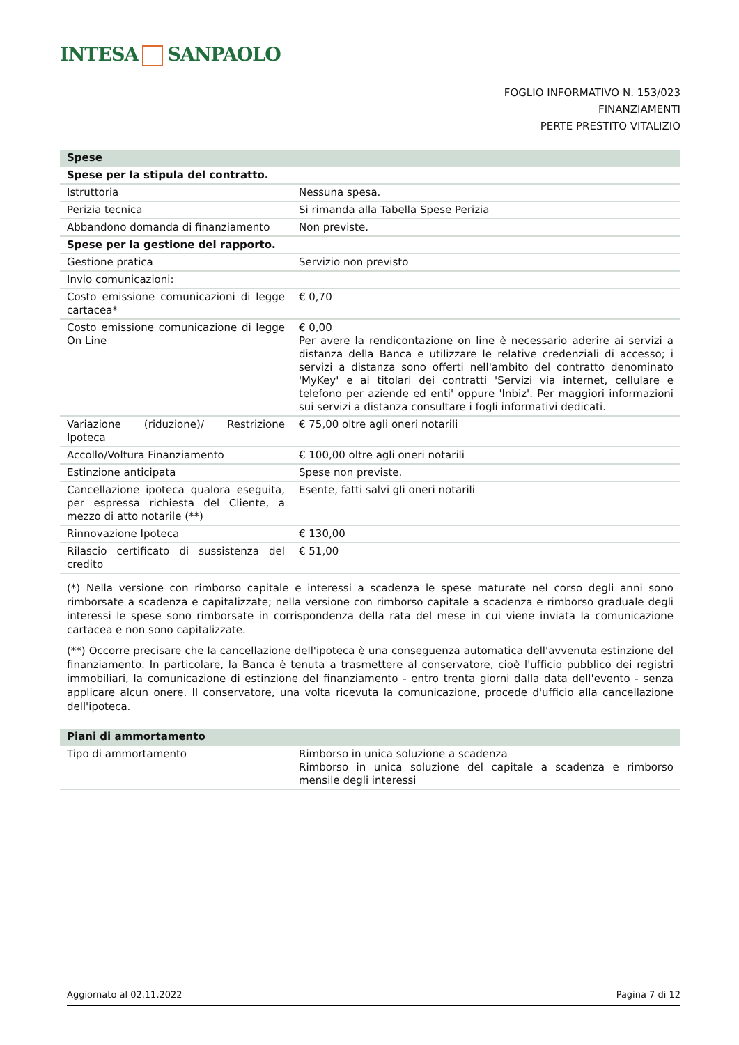INTESA SANPAOLO
FOGLIO INFORMATIVO N. 153/023
FINANZIAMENTI
PERTE PRESTITO VITALIZIO
| Spese | |
| Spese per la stipula del contratto. | |
| Istruttoria | Nessuna spesa. |
| Perizia tecnica | Si rimanda alla Tabella Spese Perizia |
| Abbandono domanda di finanziamento | Non previste. |
| Spese per la gestione del rapporto. | |
| Gestione pratica | Servizio non previsto |
| Invio comunicazioni: | |
| Costo emissione comunicazioni di legge cartacea* | € 0,70 |
| Costo emissione comunicazione di legge On Line | € 0,00 Per avere la rendicontazione on line è necessario aderire ai servizi a distanza della Banca e utilizzare le relative credenziali di accesso; i servizi a distanza sono offerti nell'ambito del contratto denominato 'MyKey' e ai titolari dei contratti 'Servizi via internet, cellulare e telefono per aziende ed enti' oppure 'Inbiz'. Per maggiori informazioni sui servizi a distanza consultare i fogli informativi dedicati. |
| Variazione (riduzione)/ Restrizione Ipoteca | € 75,00 oltre agli oneri notarili |
| Accollo/Voltura Finanziamento | € 100,00 oltre agli oneri notarili |
| Estinzione anticipata | Spese non previste. |
| Cancellazione ipoteca qualora eseguita, per espressa richiesta del Cliente, a mezzo di atto notarile (**) | Esente, fatti salvi gli oneri notarili |
| Rinnovazione Ipoteca | € 130,00 |
| Rilascio certificato di sussistenza del credito | € 51,00 |
(*) Nella versione con rimborso capitale e interessi a scadenza le spese maturate nel corso degli anni sono rimborsate a scadenza e capitalizzate; nella versione con rimborso capitale a scadenza e rimborso graduale degli interessi le spese sono rimborsate in corrispondenza della rata del mese in cui viene inviata la comunicazione cartacea e non sono capitalizzate.
(**) Occorre precisare che la cancellazione dell'ipoteca è una conseguenza automatica dell'avvenuta estinzione del finanziamento. In particolare, la Banca è tenuta a trasmettere al conservatore, cioè l'ufficio pubblico dei registri immobiliari, la comunicazione di estinzione del finanziamento - entro trenta giorni dalla data dell'evento - senza applicare alcun onere. Il conservatore, una volta ricevuta la comunicazione, procede d'ufficio alla cancellazione dell'ipoteca.
| Piani di ammortamento | |
| Tipo di ammortamento | Rimborso in unica soluzione a scadenza Rimborso in unica soluzione del capitale a scadenza e rimborso mensile degli interessi |
Aggiornato al 02.11.2022 Pagina 7 di 12